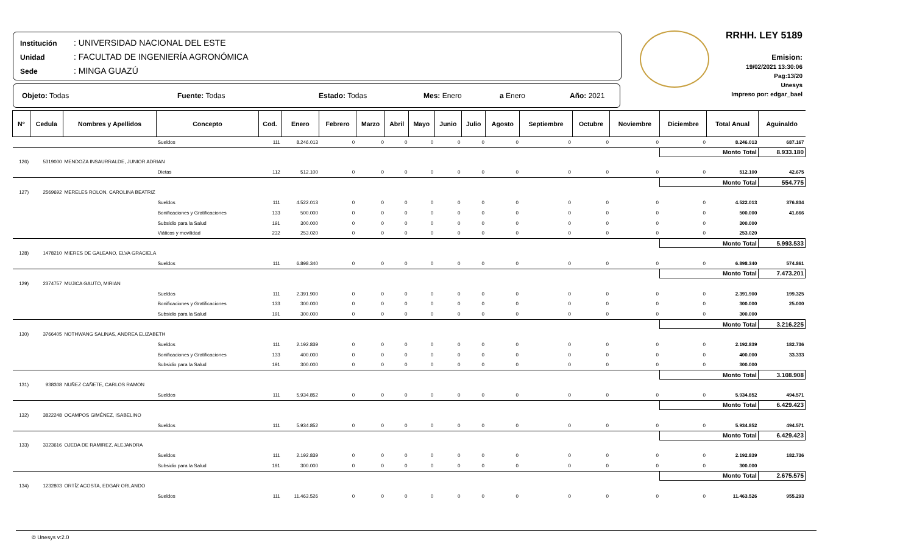Institución: UNIVERSIDAD NACIONAL DEL ESTE
Unidad: FACULTAD DE INGENIERÍA AGRONÓMICA
Sede: MINGA GUAZÚ
Objeto: Todas Fuente: Todas Estado: Todas Mes: Enero a Enero Año: 2021
RRHH. LEY 5189
Emision:
19/02/2021 13:30:06
Pag:13/20
Unesys
Impreso por: edgar_bael
| Nº | Cedula | Nombres y Apellidos | Concepto | Cod. | Enero | Febrero | Marzo | Abril | Mayo | Junio | Julio | Agosto | Septiembre | Octubre | Noviembre | Diciembre | Total Anual | Aguinaldo |
| --- | --- | --- | --- | --- | --- | --- | --- | --- | --- | --- | --- | --- | --- | --- | --- | --- | --- | --- |
| | | | Sueldos | 111 | 8.246.013 | 0 | 0 | 0 | 0 | 0 | 0 | 0 | 0 | 0 | 0 | 0 | 8.246.013 | 687.167 |
| | | | | | | | | | | | | | | | | Monto Total | | 8.933.180 |
| 126) | 5319000 | MENDOZA INSAURRALDE, JUNIOR ADRIAN | | | | | | | | | | | | | | | | |
| | | | Dietas | 112 | 512.100 | 0 | 0 | 0 | 0 | 0 | 0 | 0 | 0 | 0 | 0 | 0 | 512.100 | 42.675 |
| | | | | | | | | | | | | | | | | Monto Total | | 554.775 |
| 127) | 2569692 | MERELES ROLON, CAROLINA BEATRIZ | | | | | | | | | | | | | | | | |
| | | | Sueldos | 111 | 4.522.013 | 0 | 0 | 0 | 0 | 0 | 0 | 0 | 0 | 0 | 0 | 0 | 4.522.013 | 376.834 |
| | | | Bonificaciones y Gratificaciones | 133 | 500.000 | 0 | 0 | 0 | 0 | 0 | 0 | 0 | 0 | 0 | 0 | 0 | 500.000 | 41.666 |
| | | | Subsidio para la Salud | 191 | 300.000 | 0 | 0 | 0 | 0 | 0 | 0 | 0 | 0 | 0 | 0 | 0 | 300.000 | |
| | | | Viáticos y movilidad | 232 | 253.020 | 0 | 0 | 0 | 0 | 0 | 0 | 0 | 0 | 0 | 0 | 0 | 253.020 | |
| | | | | | | | | | | | | | | | | Monto Total | | 5.993.533 |
| 128) | 1478210 | MIERES DE GALEANO, ELVA GRACIELA | | | | | | | | | | | | | | | | |
| | | | Sueldos | 111 | 6.898.340 | 0 | 0 | 0 | 0 | 0 | 0 | 0 | 0 | 0 | 0 | 0 | 6.898.340 | 574.861 |
| | | | | | | | | | | | | | | | | Monto Total | | 7.473.201 |
| 129) | 2374757 | MUJICA GAUTO, MIRIAN | | | | | | | | | | | | | | | | |
| | | | Sueldos | 111 | 2.391.900 | 0 | 0 | 0 | 0 | 0 | 0 | 0 | 0 | 0 | 0 | 0 | 2.391.900 | 199.325 |
| | | | Bonificaciones y Gratificaciones | 133 | 300.000 | 0 | 0 | 0 | 0 | 0 | 0 | 0 | 0 | 0 | 0 | 0 | 300.000 | 25.000 |
| | | | Subsidio para la Salud | 191 | 300.000 | 0 | 0 | 0 | 0 | 0 | 0 | 0 | 0 | 0 | 0 | 0 | 300.000 | |
| | | | | | | | | | | | | | | | | Monto Total | | 3.216.225 |
| 130) | 3766405 | NOTHWANG SALINAS, ANDREA ELIZABETH | | | | | | | | | | | | | | | | |
| | | | Sueldos | 111 | 2.192.839 | 0 | 0 | 0 | 0 | 0 | 0 | 0 | 0 | 0 | 0 | 0 | 2.192.839 | 182.736 |
| | | | Bonificaciones y Gratificaciones | 133 | 400.000 | 0 | 0 | 0 | 0 | 0 | 0 | 0 | 0 | 0 | 0 | 0 | 400.000 | 33.333 |
| | | | Subsidio para la Salud | 191 | 300.000 | 0 | 0 | 0 | 0 | 0 | 0 | 0 | 0 | 0 | 0 | 0 | 300.000 | |
| | | | | | | | | | | | | | | | | Monto Total | | 3.108.908 |
| 131) | 938308 | NUÑEZ CAÑETE, CARLOS RAMON | | | | | | | | | | | | | | | | |
| | | | Sueldos | 111 | 5.934.852 | 0 | 0 | 0 | 0 | 0 | 0 | 0 | 0 | 0 | 0 | 0 | 5.934.852 | 494.571 |
| | | | | | | | | | | | | | | | | Monto Total | | 6.429.423 |
| 132) | 3822248 | OCAMPOS GIMÉNEZ, ISABELINO | | | | | | | | | | | | | | | | |
| | | | Sueldos | 111 | 5.934.852 | 0 | 0 | 0 | 0 | 0 | 0 | 0 | 0 | 0 | 0 | 0 | 5.934.852 | 494.571 |
| | | | | | | | | | | | | | | | | Monto Total | | 6.429.423 |
| 133) | 3323616 | OJEDA DE RAMIREZ, ALEJANDRA | | | | | | | | | | | | | | | | |
| | | | Sueldos | 111 | 2.192.839 | 0 | 0 | 0 | 0 | 0 | 0 | 0 | 0 | 0 | 0 | 0 | 2.192.839 | 182.736 |
| | | | Subsidio para la Salud | 191 | 300.000 | 0 | 0 | 0 | 0 | 0 | 0 | 0 | 0 | 0 | 0 | 0 | 300.000 | |
| | | | | | | | | | | | | | | | | Monto Total | | 2.675.575 |
| 134) | 1232803 | ORTÍZ ACOSTA, EDGAR ORLANDO | | | | | | | | | | | | | | | | |
| | | | Sueldos | 111 | 11.463.526 | 0 | 0 | 0 | 0 | 0 | 0 | 0 | 0 | 0 | 0 | 0 | 11.463.526 | 955.293 |
© Unesys v:2.0